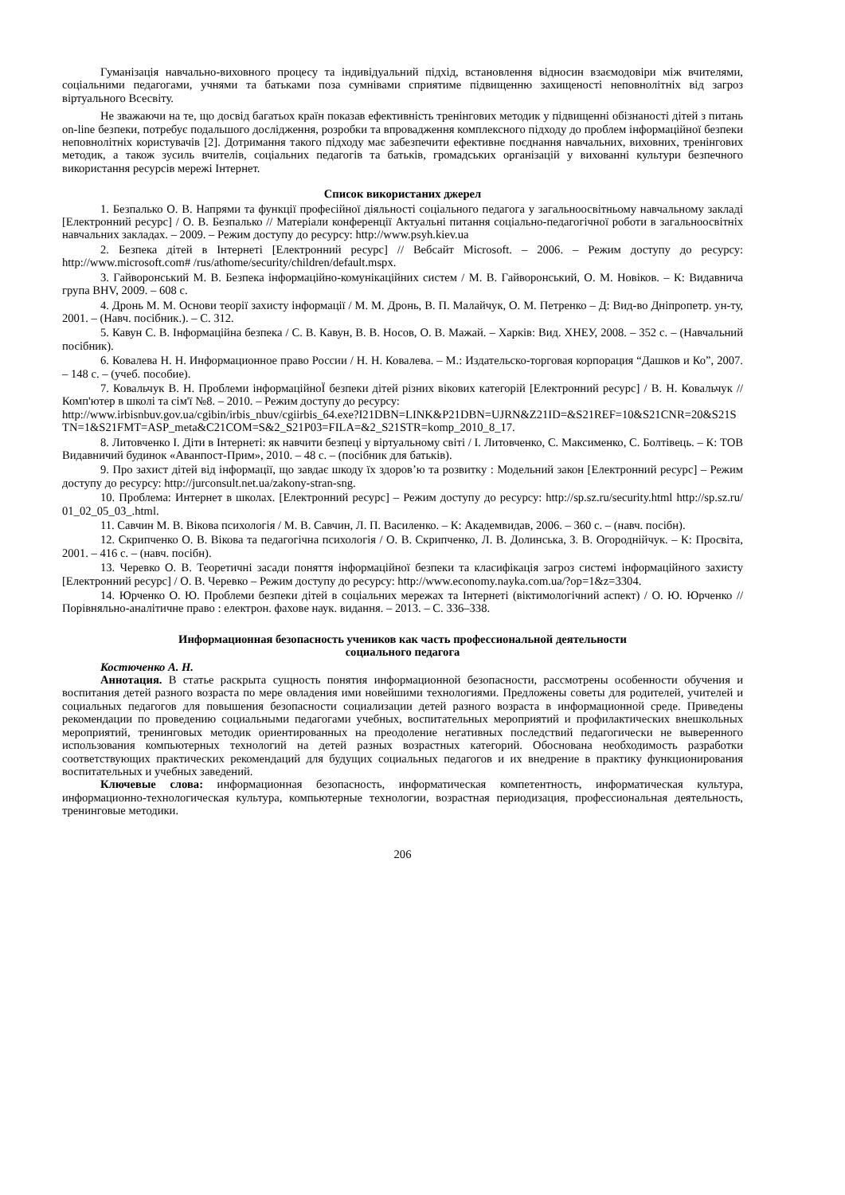Гуманізація навчально-виховного процесу та індивідуальний підхід, встановлення відносин взаємодовіри між вчителями, соціальними педагогами, учнями та батьками поза сумнівами сприятиме підвищенню захищеності неповнолітніх від загроз віртуального Всесвіту.
Не зважаючи на те, що досвід багатьох країн показав ефективність тренінгових методик у підвищенні обізнаності дітей з питань on-line безпеки, потребує подальшого дослідження, розробки та впровадження комплексного підходу до проблем інформаційної безпеки неповнолітніх користувачів [2]. Дотримання такого підходу має забезпечити ефективне поєднання навчальних, виховних, тренінгових методик, а також зусиль вчителів, соціальних педагогів та батьків, громадських організацій у вихованні культури безпечного використання ресурсів мережі Інтернет.
Список використаних джерел
1. Безпалько О. В. Напрями та функції професійної діяльності соціального педагога у загальноосвітньому навчальному закладі [Електронний ресурс] / О. В. Безпалько // Матеріали конференції Актуальні питання соціально-педагогічної роботи в загальноосвітніх навчальних закладах. – 2009. – Режим доступу до ресурсу: http://www.psyh.kiev.ua
2. Безпека дітей в Інтернеті [Електронний ресурс] // Вебсайт Microsoft. – 2006. – Режим доступу до ресурсу: http://www.microsoft.com# /rus/athome/security/children/default.mspx.
3. Гайворонський М. В. Безпека інформаційно-комунікаційних систем / М. В. Гайворонський, О. М. Новіков. – К: Видавнича група BHV, 2009. – 608 с.
4. Дронь М. М. Основи теорії захисту інформації / М. М. Дронь, В. П. Малайчук, О. М. Петренко – Д: Вид-во Дніпропетр. ун-ту, 2001. – (Навч. посібник.). – С. 312.
5. Кавун С. В. Інформаційна безпека / С. В. Кавун, В. В. Носов, О. В. Мажай. – Харків: Вид. ХНЕУ, 2008. – 352 с. – (Навчальний посібник).
6. Ковалева Н. Н. Информационное право России / Н. Н. Ковалева. – М.: Издательско-торговая корпорация “Дашков и Ко”, 2007. – 148 с. – (учеб. пособие).
7. Ковальчук В. Н. Проблеми інформаційноЇ безпеки дітей різних вікових категорій [Електронний ресурс] / В. Н. Ковальчук // Комп'ютер в школі та сім'ї №8. – 2010. – Режим доступу до ресурсу:
http://www.irbisnbuv.gov.ua/cgibin/irbis_nbuv/cgiirbis_64.exe?I21DBN=LINK&P21DBN=UJRN&Z21ID=&S21REF=10&S21CNR=20&S21STN=1&S21FMT=ASP_meta&C21COM=S&2_S21P03=FILA=&2_S21STR=komp_2010_8_17.
8. Литовченко І. Діти в Інтернеті: як навчити безпеці у віртуальному світі / І. Литовченко, С. Максименко, С. Болтівець. – К: ТОВ Видавничий будинок «Аванпост-Прим», 2010. – 48 с. – (посібник для батьків).
9. Про захист дітей від інформації, що завдає шкоду їх здоров’ю та розвитку : Модельний закон [Електронний ресурс] – Режим доступу до ресурсу: http://jurconsult.net.ua/zakony-stran-sng.
10. Проблема: Интернет в школах. [Електронний ресурс] – Режим доступу до ресурсу: http://sp.sz.ru/security.html http://sp.sz.ru/ 01_02_05_03_.html.
11. Савчин М. В. Вікова психологія / М. В. Савчин, Л. П. Василенко. – К: Академвидав, 2006. – 360 с. – (навч. посібн).
12. Скрипченко О. В. Вікова та педагогічна психологія / О. В. Скрипченко, Л. В. Долинська, З. В. Огороднійчук. – К: Просвіта, 2001. – 416 с. – (навч. посібн).
13. Черевко О. В. Теоретичні засади поняття інформаційної безпеки та класифікація загроз системі інформаційного захисту [Електронний ресурс] / О. В. Черевко – Режим доступу до ресурсу: http://www.economy.nayka.com.ua/?op=1&z=3304.
14. Юрченко О. Ю. Проблеми безпеки дітей в соціальних мережах та Інтернеті (віктимологічний аспект) / О. Ю. Юрченко // Порівняльно-аналітичне право : електрон. фахове наук. видання. – 2013. – С. 336–338.
Информационная безопасность учеников как часть профессиональной деятельности
социального педагога
Костюченко А. Н.
Аннотация. В статье раскрыта сущность понятия информационной безопасности, рассмотрены особенности обучения и воспитания детей разного возраста по мере овладения ими новейшими технологиями. Предложены советы для родителей, учителей и социальных педагогов для повышения безопасности социализации детей разного возраста в информационной среде. Приведены рекомендации по проведению социальными педагогами учебных, воспитательных мероприятий и профилактических внешкольных мероприятий, тренинговых методик ориентированных на преодоление негативных последствий педагогически не выверенного использования компьютерных технологий на детей разных возрастных категорий. Обоснована необходимость разработки соответствующих практических рекомендаций для будущих социальных педагогов и их внедрение в практику функционирования воспитательных и учебных заведений.
Ключевые слова: информационная безопасность, информатическая компетентность, информатическая культура, информационно-технологическая культура, компьютерные технологии, возрастная периодизация, профессиональная деятельность, тренинговые методики.
206